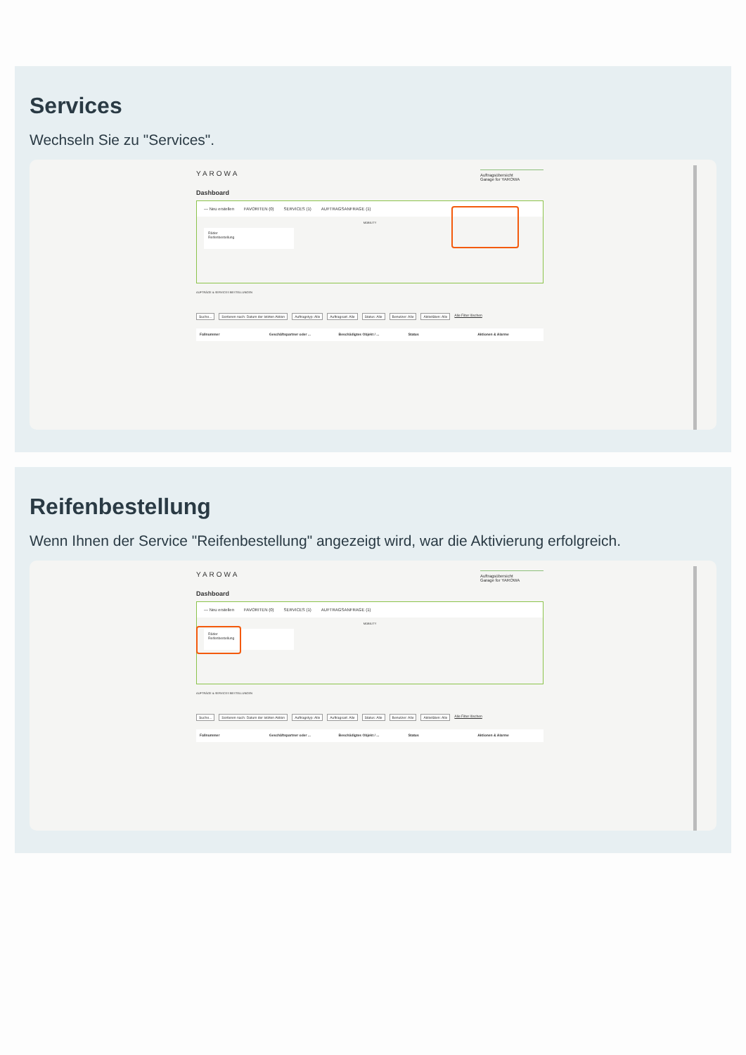Services
Wechseln Sie zu "Services".
YAROWA
Auftragsübersicht
Garage for YAROWA
Dashboard
— Neu erstellen FAVORITEN (0) SERVICES (1) AUFTRAGSANFRAGE (1)
MOBILITY
Räder
Reifenbestellung
AUFTRÄGE & SERVICES BESTELLUNGEN
Suche... Sortieren nach: Datum der letzten Aktion Auftragstyp: Alle Auftragsart: Alle Status: Alle Benutzer: Alle Aktivitäten: Alle Alle Filter löschen
Fallnummer Geschäftspartner oder ... Beschädigtes Objekt / ... Status Aktionen & Alarme
Reifenbestellung
Wenn Ihnen der Service "Reifenbestellung" angezeigt wird, war die Aktivierung erfolgreich.
YAROWA
Auftragsübersicht
Garage for YAROWA
Dashboard
— Neu erstellen FAVORITEN (0) SERVICES (1) AUFTRAGSANFRAGE (1)
MOBILITY
Räder
Reifenbestellung
AUFTRÄGE & SERVICES BESTELLUNGEN
Suche... Sortieren nach: Datum der letzten Aktion Auftragstyp: Alle Auftragsart: Alle Status: Alle Benutzer: Alle Aktivitäten: Alle Alle Filter löschen
Fallnummer Geschäftspartner oder ... Beschädigtes Objekt / ... Status Aktionen & Alarme